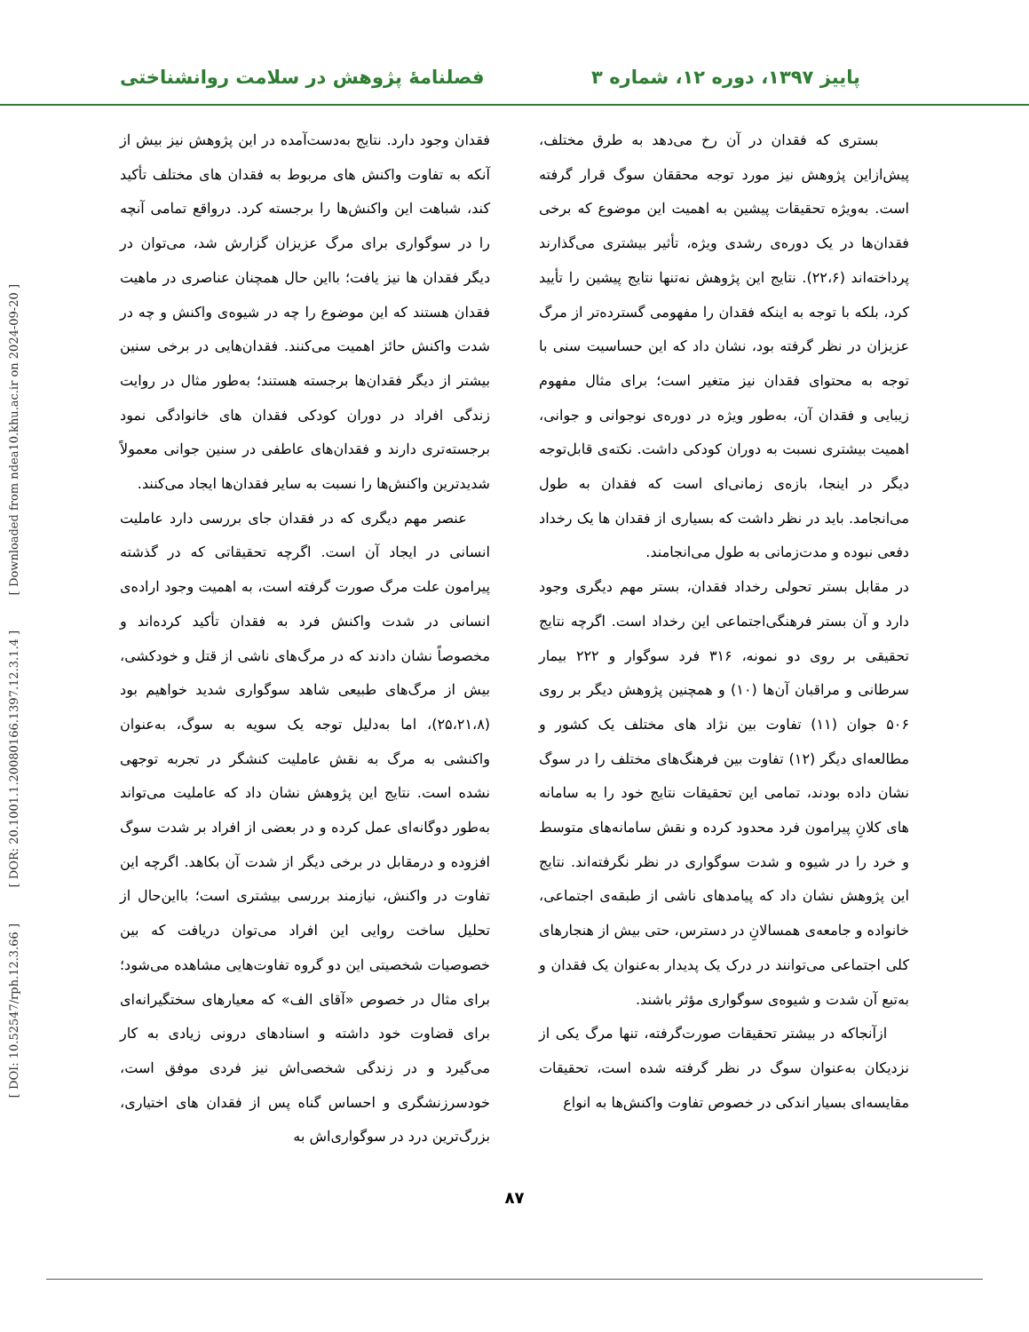پاییز ۱۳۹۷، دوره ۱۲، شماره ۳ فصلنامهٔ پژوهش در سلامت روانشناختی
[ Downloaded from ndea10.khu.ac.ir on 2024-09-20 ]
[ DOR: 20.1001.1.20080166.1397.12.3.1.4 ]
[ DOI: 10.52547/rph.12.3.66 ]
بستری که فقدان در آن رخ می‌دهد به طرق مختلف، پیش‌ازاین پژوهش نیز مورد توجه محققان سوگ قرار گرفته است. به‌ویژه تحقیقات پیشین به اهمیت این موضوع که برخی فقدان‌ها در یک دوره‌ی رشدی ویژه، تأثیر بیشتری می‌گذارند پرداخته‌اند (۲۲،۶). نتایج این پژوهش نه‌تنها نتایج پیشین را تأیید کرد، بلکه با توجه به اینکه فقدان را مفهومی گسترده‌تر از مرگ عزیزان در نظر گرفته بود، نشان داد که این حساسیت سنی با توجه به محتوای فقدان نیز متغیر است؛ برای مثال مفهوم زیبایی و فقدان آن، به‌طور ویژه در دوره‌ی نوجوانی و جوانی، اهمیت بیشتری نسبت به دوران کودکی داشت. نکته‌ی قابل‌توجه دیگر در اینجا، بازه‌ی زمانی‌ای است که فقدان به طول می‌انجامد. باید در نظر داشت که بسیاری از فقدان ها یک رخداد دفعی نبوده و مدت‌زمانی به طول می‌انجامند.
در مقابل بستر تحولی رخداد فقدان، بستر مهم دیگری وجود دارد و آن بستر فرهنگی‌اجتماعی این رخداد است. اگرچه نتایج تحقیقی بر روی دو نمونه، ۳۱۶ فرد سوگوار و ۲۲۲ بیمار سرطانی و مراقبان آن‌ها (۱۰) و همچنین پژوهش دیگر بر روی ۵۰۶ جوان (۱۱) تفاوت بین نژاد های مختلف یک کشور و مطالعه‌ای دیگر (۱۲) تفاوت بین فرهنگ‌های مختلف را در سوگ نشان داده بودند، تمامی این تحقیقات نتایج خود را به سامانه های کلانِ پیرامون فرد محدود کرده و نقش سامانه‌های متوسط و خرد را در شیوه و شدت سوگواری در نظر نگرفته‌اند. نتایج این پژوهش نشان داد که پیامدهای ناشی از طبقه‌ی اجتماعی، خانواده و جامعه‌ی همسالانِ در دسترس، حتی بیش از هنجارهای کلی اجتماعی می‌توانند در درک یک پدیدار به‌عنوان یک فقدان و به‌تبع آن شدت و شیوه‌ی سوگواری مؤثر باشند.
ازآنجاکه در بیشتر تحقیقات صورت‌گرفته، تنها مرگ یکی از نزدیکان به‌عنوان سوگ در نظر گرفته شده است، تحقیقات مقایسه‌ای بسیار اندکی در خصوص تفاوت واکنش‌ها به انواع
فقدان وجود دارد. نتایج به‌دست‌آمده در این پژوهش نیز بیش از آنکه به تفاوت واکنش های مربوط به فقدان های مختلف تأکید کند، شباهت این واکنش‌ها را برجسته کرد. درواقع تمامی آنچه را در سوگواری برای مرگ عزیزان گزارش شد، می‌توان در دیگر فقدان ها نیز یافت؛ بااین حال همچنان عناصری در ماهیت فقدان هستند که این موضوع را چه در شیوه‌ی واکنش و چه در شدت واکنش حائز اهمیت می‌کنند. فقدان‌هایی در برخی سنین بیشتر از دیگر فقدان‌ها برجسته هستند؛ به‌طور مثال در روایت زندگی افراد در دوران کودکی فقدان های خانوادگی نمود برجسته‌تری دارند و فقدان‌های عاطفی در سنین جوانی معمولاً شدیدترین واکنش‌ها را نسبت به سایر فقدان‌ها ایجاد می‌کنند.
عنصر مهم دیگری که در فقدان جای بررسی دارد عاملیت انسانی در ایجاد آن است. اگرچه تحقیقاتی که در گذشته پیرامون علت مرگ صورت گرفته است، به اهمیت وجود اراده‌ی انسانی در شدت واکنش فرد به فقدان تأکید کرده‌اند و مخصوصاً نشان دادند که در مرگ‌های ناشی از قتل و خودکشی، بیش از مرگ‌های طبیعی شاهد سوگواری شدید خواهیم بود (۲۵،۲۱،۸)، اما به‌دلیل توجه یک سویه به سوگ، به‌عنوان واکنشی به مرگ به نقش عاملیت کنشگر در تجربه توجهی نشده است. نتایج این پژوهش نشان داد که عاملیت می‌تواند به‌طور دوگانه‌ای عمل کرده و در بعضی از افراد بر شدت سوگ افزوده و درمقابل در برخی دیگر از شدت آن بکاهد. اگرچه این تفاوت در واکنش، نیازمند بررسی بیشتری است؛ بااین‌حال از تحلیل ساخت روایی این افراد می‌توان دریافت که بین خصوصیات شخصیتی این دو گروه تفاوت‌هایی مشاهده می‌شود؛ برای مثال در خصوص «آقای الف» که معیارهای سختگیرانه‌ای برای قضاوت خود داشته و اسنادهای درونی زیادی به کار می‌گیرد و در زندگی شخصی‌اش نیز فردی موفق است، خودسرزنشگری و احساس گناه پس از فقدان های اختیاری، بزرگ‌ترین درد در سوگواری‌اش به
۸۷